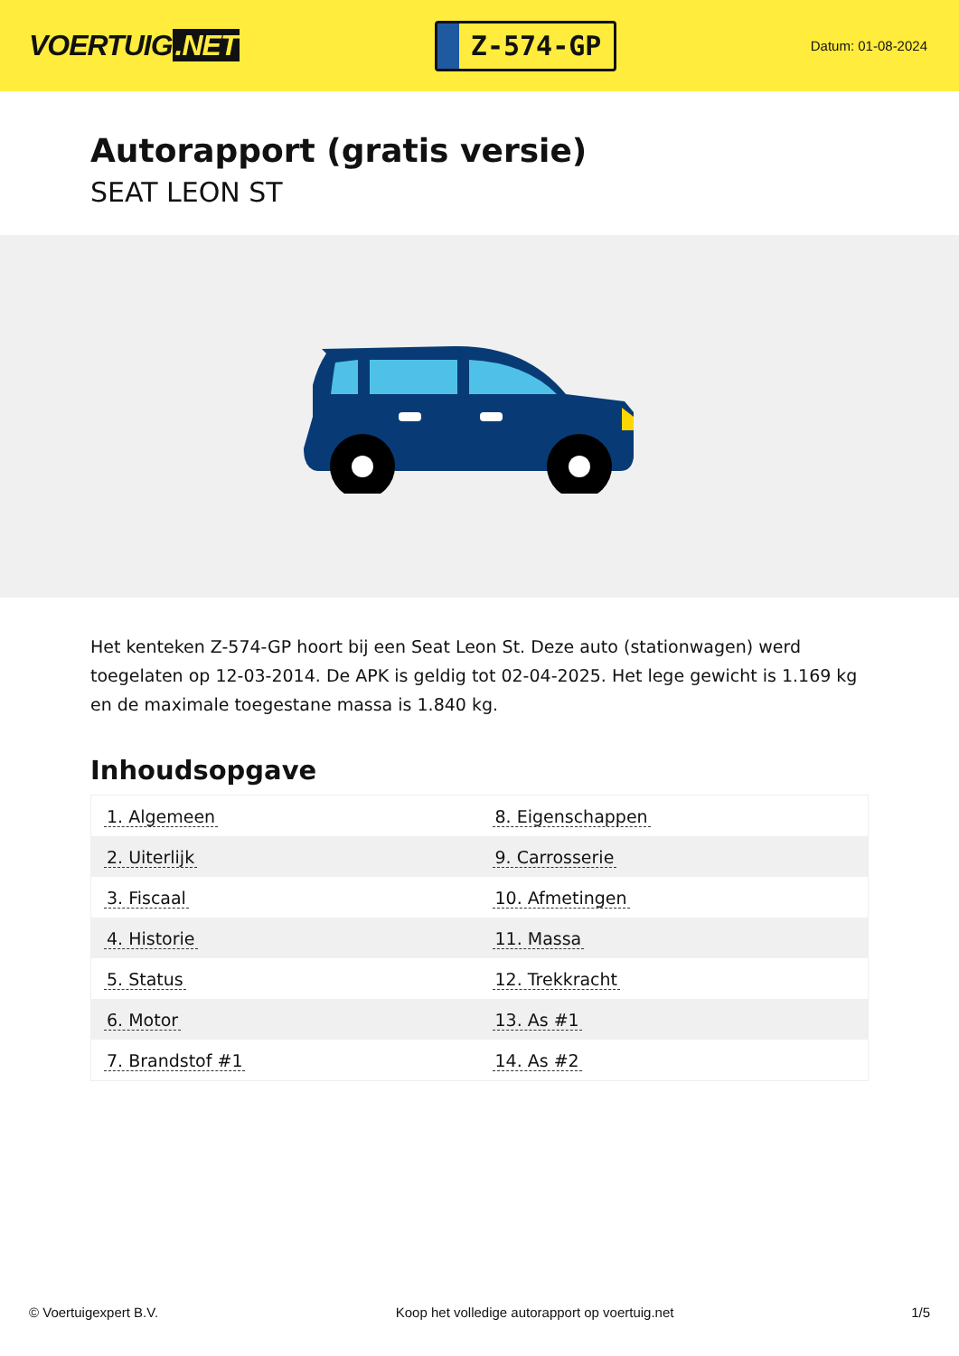VOERTUIG.NET
Z-574-GP
Datum: 01-08-2024
Autorapport (gratis versie)
SEAT LEON ST
Het kenteken Z-574-GP hoort bij een Seat Leon St. Deze auto (stationwagen) werd toegelaten op 12-03-2014. De APK is geldig tot 02-04-2025. Het lege gewicht is 1.169 kg en de maximale toegestane massa is 1.840 kg.
Inhoudsopgave
| 1. Algemeen | 8. Eigenschappen |
| 2. Uiterlijk | 9. Carrosserie |
| 3. Fiscaal | 10. Afmetingen |
| 4. Historie | 11. Massa |
| 5. Status | 12. Trekkracht |
| 6. Motor | 13. As #1 |
| 7. Brandstof #1 | 14. As #2 |
© Voertuigexpert B.V. Koop het volledige autorapport op voertuig.net 1/5